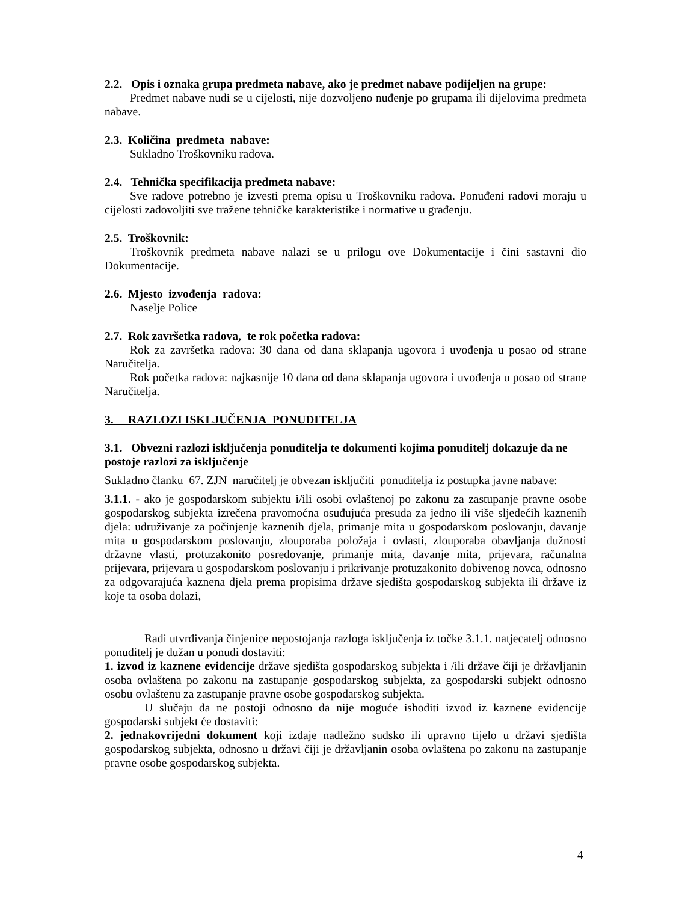2.2. Opis i oznaka grupa predmeta nabave, ako je predmet nabave podijeljen na grupe:
Predmet nabave nudi se u cijelosti, nije dozvoljeno nuđenje po grupama ili dijelovima predmeta nabave.
2.3. Količina predmeta nabave:
Sukladno Troškovniku radova.
2.4. Tehnička specifikacija predmeta nabave:
Sve radove potrebno je izvesti prema opisu u Troškovniku radova. Ponuđeni radovi moraju u cijelosti zadovoljiti sve tražene tehničke karakteristike i normative u građenju.
2.5. Troškovnik:
Troškovnik predmeta nabave nalazi se u prilogu ove Dokumentacije i čini sastavni dio Dokumentacije.
2.6. Mjesto izvođenja radova:
Naselje Police
2.7. Rok završetka radova, te rok početka radova:
Rok za završetka radova: 30 dana od dana sklapanja ugovora i uvođenja u posao od strane Naručitelja.
Rok početka radova: najkasnije 10 dana od dana sklapanja ugovora i uvođenja u posao od strane Naručitelja.
3. RAZLOZI ISKLJUČENJA PONUDITELJA
3.1. Obvezni razlozi isključenja ponuditelja te dokumenti kojima ponuditelj dokazuje da ne postoje razlozi za isključenje
Sukladno članku 67. ZJN naručitelj je obvezan isključiti ponuditelja iz postupka javne nabave:
3.1.1. - ako je gospodarskom subjektu i/ili osobi ovlaštenoj po zakonu za zastupanje pravne osobe gospodarskog subjekta izrečena pravomoćna osuđujuća presuda za jedno ili više sljedećih kaznenih djela: udruživanje za počinjenje kaznenih djela, primanje mita u gospodarskom poslovanju, davanje mita u gospodarskom poslovanju, zlouporaba položaja i ovlasti, zlouporaba obavljanja dužnosti državne vlasti, protuzakonito posredovanje, primanje mita, davanje mita, prijevara, računalna prijevara, prijevara u gospodarskom poslovanju i prikrivanje protuzakonito dobivenog novca, odnosno za odgovarajuća kaznena djela prema propisima države sjedišta gospodarskog subjekta ili države iz koje ta osoba dolazi,
Radi utvrđivanja činjenice nepostojanja razloga isključenja iz točke 3.1.1. natjecatelj odnosno ponuditelj je dužan u ponudi dostaviti:
1. izvod iz kaznene evidencije države sjedišta gospodarskog subjekta i /ili države čiji je državljanin osoba ovlaštena po zakonu na zastupanje gospodarskog subjekta, za gospodarski subjekt odnosno osobu ovlaštenu za zastupanje pravne osobe gospodarskog subjekta.
U slučaju da ne postoji odnosno da nije moguće ishoditi izvod iz kaznene evidencije gospodarski subjekt će dostaviti:
2. jednakovrijedni dokument koji izdaje nadležno sudsko ili upravno tijelo u državi sjedišta gospodarskog subjekta, odnosno u državi čiji je državljanin osoba ovlaštena po zakonu na zastupanje pravne osobe gospodarskog subjekta.
4